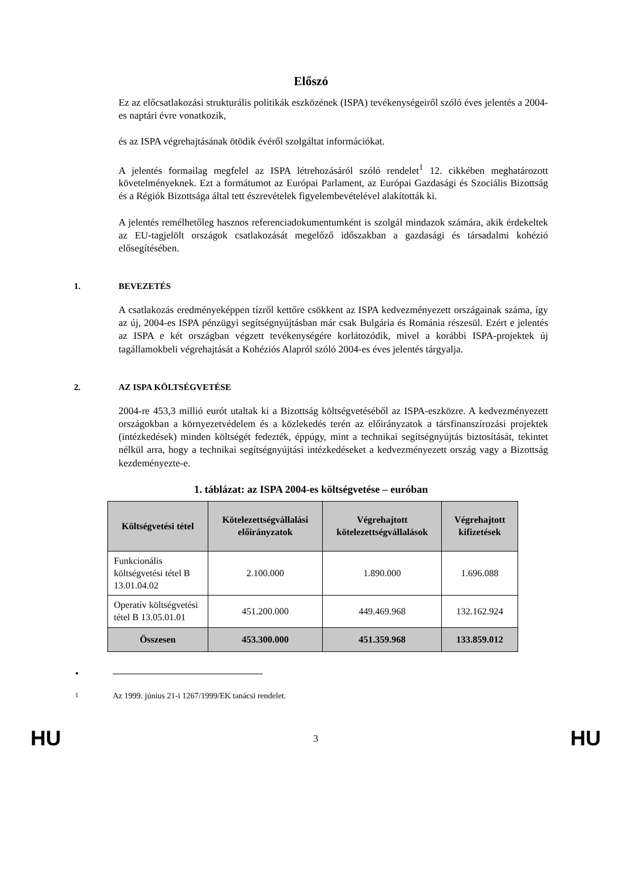Előszó
Ez az előcsatlakozási strukturális politikák eszközének (ISPA) tevékenységeiről szóló éves jelentés a 2004-es naptári évre vonatkozik,
és az ISPA végrehajtásának ötödik évéről szolgáltat információkat.
A jelentés formailag megfelel az ISPA létrehozásáról szóló rendelet<sup>1</sup> 12. cikkében meghatározott követelményeknek. Ezt a formátumot az Európai Parlament, az Európai Gazdasági és Szociális Bizottság és a Régiók Bizottsága által tett észrevételek figyelembevételével alakították ki.
A jelentés remélhetőleg hasznos referenciadokumentumként is szolgál mindazok számára, akik érdekeltek az EU-tagjelölt országok csatlakozását megelőző időszakban a gazdasági és társadalmi kohézió elősegítésében.
1. BEVEZETÉS
A csatlakozás eredményeképpen tízről kettőre csökkent az ISPA kedvezményezett országainak száma, így az új, 2004-es ISPA pénzügyi segítségnyújtásban már csak Bulgária és Románia részesül. Ezért e jelentés az ISPA e két országban végzett tevékenységére korlátozódik, mivel a korábbi ISPA-projektek új tagállamokbeli végrehajtását a Kohéziós Alapról szóló 2004-es éves jelentés tárgyalja.
2. AZ ISPA KÖLTSÉGVETÉSE
2004-re 453,3 millió eurót utaltak ki a Bizottság költségvetéséből az ISPA-eszközre. A kedvezményezett országokban a környezetvédelem és a közlekedés terén az előirányzatok a társfinanszírozási projektek (intézkedések) minden költségét fedezték, éppúgy, mint a technikai segítségnyújtás biztosítását, tekintet nélkül arra, hogy a technikai segítségnyújtási intézkedéseket a kedvezményezett ország vagy a Bizottság kezdeményezte-e.
1. táblázat: az ISPA 2004-es költségvetése – euróban
| Költségvetési tétel | Kötelezettségvállalási előirányzatok | Végrehajtott kötelezettségvállalások | Végrehajtott kifizetések |
| --- | --- | --- | --- |
| Funkcionális költségvetési tétel B 13.01.04.02 | 2.100.000 | 1.890.000 | 1.696.088 |
| Operatív költségvetési tétel B 13.05.01.01 | 451.200.000 | 449.469.968 | 132.162.924 |
| Összesen | 453.300.000 | 451.359.968 | 133.859.012 |
•
<sup>1</sup> Az 1999. június 21-i 1267/1999/EK tanácsi rendelet.
HU 3 HU